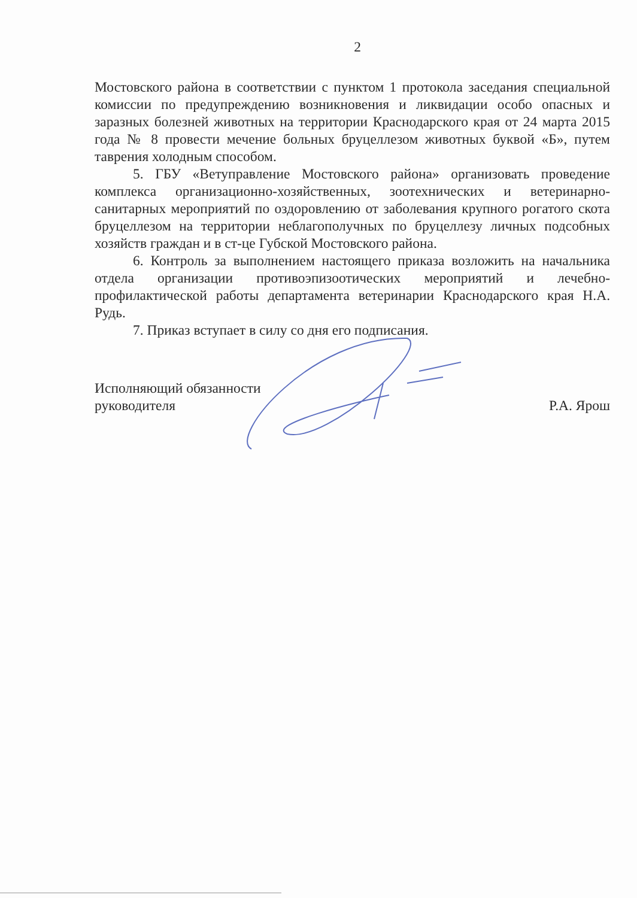2
Мостовского района в соответствии с пунктом 1 протокола заседания специальной комиссии по предупреждению возникновения и ликвидации особо опасных и заразных болезней животных на территории Краснодарского края от 24 марта 2015 года № 8 провести мечение больных бруцеллезом животных буквой «Б», путем таврения холодным способом.
5. ГБУ «Ветуправление Мостовского района» организовать проведение комплекса организационно-хозяйственных, зоотехнических и ветеринарно-санитарных мероприятий по оздоровлению от заболевания крупного рогатого скота бруцеллезом на территории неблагополучных по бруцеллезу личных подсобных хозяйств граждан и в ст-це Губской Мостовского района.
6. Контроль за выполнением настоящего приказа возложить на начальника отдела организации противоэпизоотических мероприятий и лечебно-профилактической работы департамента ветеринарии Краснодарского края Н.А. Рудь.
7. Приказ вступает в силу со дня его подписания.
Исполняющий обязанности
руководителя
Р.А. Ярош